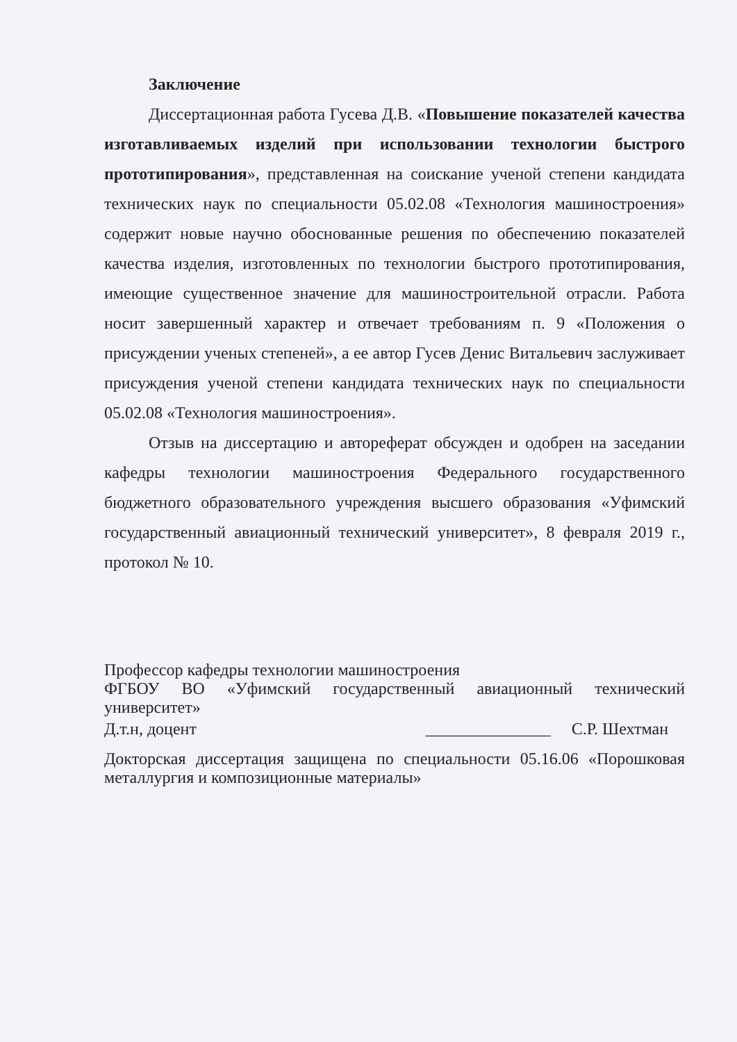Заключение
Диссертационная работа Гусева Д.В. «Повышение показателей качества изготавливаемых изделий при использовании технологии быстрого прототипирования», представленная на соискание ученой степени кандидата технических наук по специальности 05.02.08 «Технология машиностроения» содержит новые научно обоснованные решения по обеспечению показателей качества изделия, изготовленных по технологии быстрого прототипирования, имеющие существенное значение для машиностроительной отрасли. Работа носит завершенный характер и отвечает требованиям п. 9 «Положения о присуждении ученых степеней», а ее автор Гусев Денис Витальевич заслуживает присуждения ученой степени кандидата технических наук по специальности 05.02.08 «Технология машиностроения».
Отзыв на диссертацию и автореферат обсужден и одобрен на заседании кафедры технологии машиностроения Федерального государственного бюджетного образовательного учреждения высшего образования «Уфимский государственный авиационный технический университет», 8 февраля 2019 г., протокол № 10.
Профессор кафедры технологии машиностроения
ФГБОУ ВО «Уфимский государственный авиационный технический университет»
Д.т.н, доцент _______________ С.Р. Шехтман
Докторская диссертация защищена по специальности 05.16.06 «Порошковая металлургия и композиционные материалы»